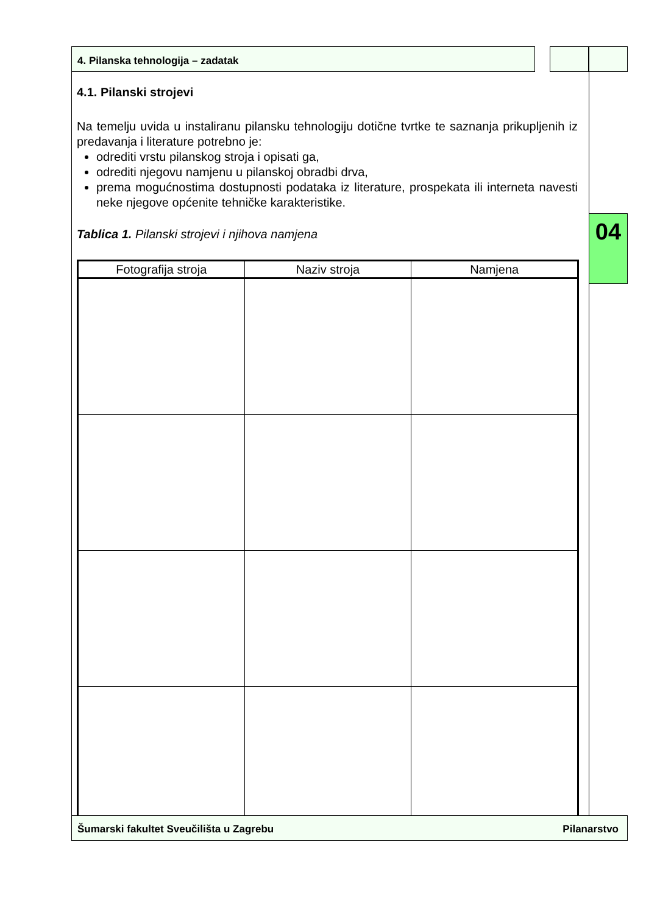4. Pilanska tehnologija – zadatak
04
4.1. Pilanski strojevi
Na temelju uvida u instaliranu pilansku tehnologiju dotične tvrtke te saznanja prikupljenih iz predavanja i literature potrebno je:
odrediti vrstu pilanskog stroja i opisati ga,
odrediti njegovu namjenu u pilanskoj obradbi drva,
prema mogućnostima dostupnosti podataka iz literature, prospekata ili interneta navesti neke njegove općenite tehničke karakteristike.
Tablica 1. Pilanski strojevi i njihova namjena
| Fotografija stroja | Naziv stroja | Namjena |
| --- | --- | --- |
Šumarski fakultet Sveučilišta u Zagrebu Pilanarstvo